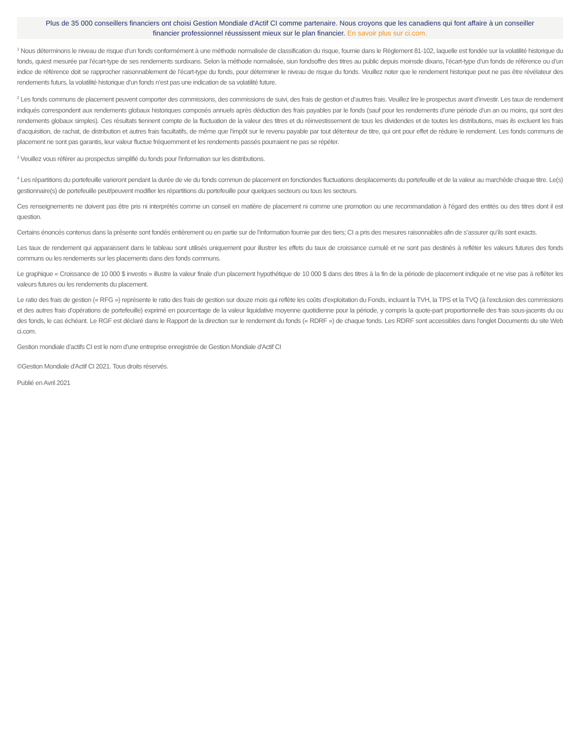Plus de 35 000 conseillers financiers ont choisi Gestion Mondiale d'Actif CI comme partenaire. Nous croyons que les canadiens qui font affaire à un conseiller financier professionnel réussissent mieux sur le plan financier. En savoir plus sur ci.com.
<sup>1</sup> Nous déterminons le niveau de risque d’un fonds conformément à une méthode normalisée de classification du risque, fournie dans le Règlement 81-102, laquelle est fondée sur la volatilité historique du fonds, quiest mesurée par l’écart-type de ses rendements surdixans. Selon la méthode normalisée, siun fondsoffre des titres au public depuis moinsde dixans, l’écart-type d’un fonds de référence ou d’un indice de référence doit se rapprocher raisonnablement de l’écart-type du fonds, pour déterminer le niveau de risque du fonds. Veuillez noter que le rendement historique peut ne pas être révélateur des rendements futurs, la volatilité historique d’un fonds n’est pas une indication de sa volatilité future.
<sup>2</sup> Les fonds communs de placement peuvent comporter des commissions, des commissions de suivi, des frais de gestion et d’autres frais. Veuillez lire le prospectus avant d’investir. Les taux de rendement indiqués correspondent aux rendements globaux historiques composés annuels après déduction des frais payables par le fonds (sauf pour les rendements d’une période d’un an ou moins, qui sont des rendements globaux simples). Ces résultats tiennent compte de la fluctuation de la valeur des titres et du réinvestissement de tous les dividendes et de toutes les distributions, mais ils excluent les frais d’acquisition, de rachat, de distribution et autres frais facultatifs, de même que l’impôt sur le revenu payable par tout détenteur de titre, qui ont pour effet de réduire le rendement. Les fonds communs de placement ne sont pas garantis, leur valeur fluctue fréquemment et les rendements passés pourraient ne pas se répéter.
<sup>3</sup> Veuillez vous référer au prospectus simplifié du fonds pour l'information sur les distributions.
<sup>4</sup> Les répartitions du portefeuille varieront pendant la durée de vie du fonds commun de placement en fonctiondes fluctuations desplacements du portefeuille et de la valeur au marchéde chaque titre. Le(s) gestionnaire(s) de portefeuille peut/peuvent modifier les répartitions du portefeuille pour quelques secteurs ou tous les secteurs.
Ces renseignements ne doivent pas être pris ni interprétés comme un conseil en matière de placement ni comme une promotion ou une recommandation à l’égard des entités ou des titres dont il est question.
Certains énoncés contenus dans la présente sont fondés entièrement ou en partie sur de l’information fournie par des tiers; CI a pris des mesures raisonnables afin de s’assurer qu’ils sont exacts.
Les taux de rendement qui apparaissent dans le tableau sont utilisés uniquement pour illustrer les effets du taux de croissance cumulé et ne sont pas destinés à refléter les valeurs futures des fonds communs ou les rendements sur les placements dans des fonds communs.
Le graphique « Croissance de 10 000 $ investis » illustre la valeur finale d’un placement hypothétique de 10 000 $ dans des titres à la fin de la période de placement indiquée et ne vise pas à refléter les valeurs futures ou les rendements du placement.
Le ratio des frais de gestion (« RFG ») représente le ratio des frais de gestion sur douze mois qui reflète les coûts d’exploitation du Fonds, incluant la TVH, la TPS et la TVQ (à l’exclusion des commissions et des autres frais d’opérations de portefeuille) exprimé en pourcentage de la valeur liquidative moyenne quotidienne pour la période, y compris la quote-part proportionnelle des frais sous-jacents du ou des fonds, le cas échéant. Le RGF est déclaré dans le Rapport de la direction sur le rendement du fonds (« RDRF ») de chaque fonds. Les RDRF sont accessibles dans l’onglet Documents du site Web ci.com.
Gestion mondiale d’actifs CI est le nom d’une entreprise enregistrée de Gestion Mondiale d'Actif CI
©Gestion Mondiale d'Actif CI 2021. Tous droits réservés.
Publié en Avril 2021